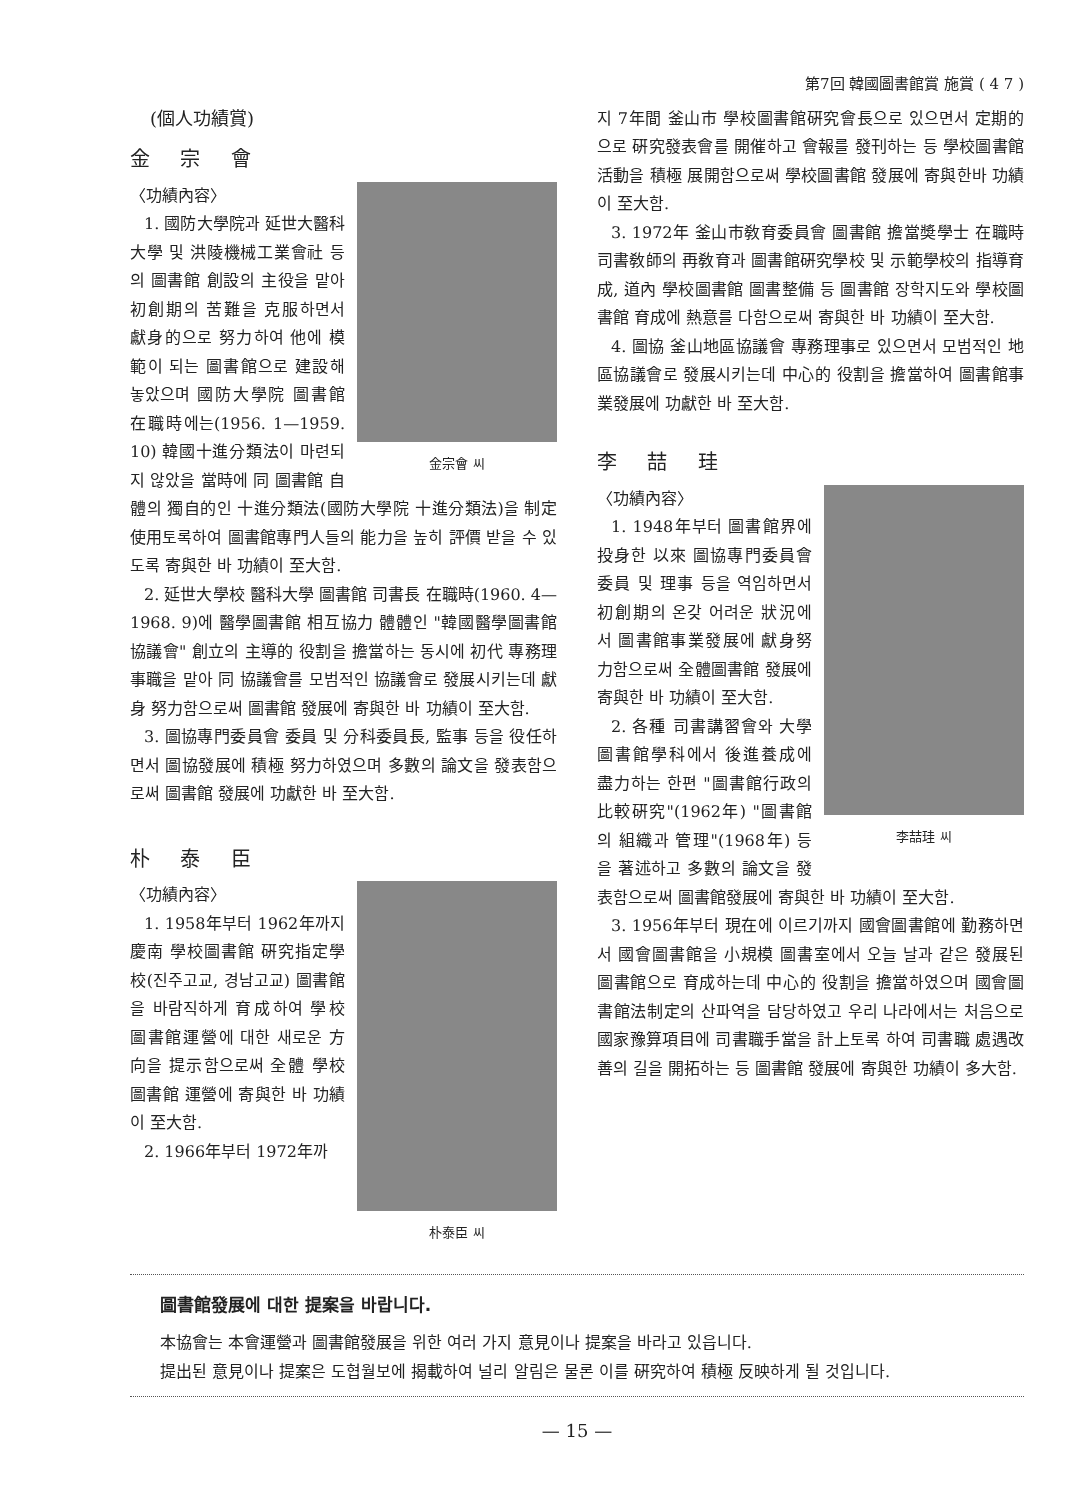第7回 韓國圖書館賞 施賞 ( 4 7 )
(個人功績賞)
金 宗 會
金宗會 씨
〈功績內容〉
1. 國防大學院과 延世大醫科大學 및 洪陵機械工業會社 등의 圖書館 創設의 主役을 맡아 初創期의 苦難을 克服하면서 獻身的으로 努力하여 他에 模範이 되는 圖書館으로 建設해 놓았으며 國防大學院 圖書館 在職時에는(1956. 1—1959. 10) 韓國十進分類法이 마련되지 않았을 當時에 同 圖書館 自體의 獨自的인 十進分類法(國防大學院 十進分類法)을 制定 使用토록하여 圖書館專門人들의 能力을 높히 評價 받을 수 있도록 寄與한 바 功績이 至大함.
2. 延世大學校 醫科大學 圖書館 司書長 在職時(1960. 4—1968. 9)에 醫學圖書館 相互協力 體體인 "韓國醫學圖書館協議會" 創立의 主導的 役割을 擔當하는 동시에 初代 專務理事職을 맡아 同 協議會를 모범적인 協議會로 發展시키는데 獻身 努力함으로써 圖書館 發展에 寄與한 바 功績이 至大함.
3. 圖協專門委員會 委員 및 分科委員長, 監事 등을 役任하면서 圖協發展에 積極 努力하였으며 多數의 論文을 發表함으로써 圖書館 發展에 功獻한 바 至大함.
朴 泰 臣
朴泰臣 씨
〈功績內容〉
1. 1958年부터 1962年까지 慶南 學校圖書館 硏究指定學校(진주고교, 경남고교) 圖書館을 바람직하게 育成하여 學校圖書館運營에 대한 새로운 方向을 提示함으로써 全體 學校圖書館 運營에 寄與한 바 功績이 至大함.
2. 1966年부터 1972年까
지 7年間 釜山市 學校圖書館硏究會長으로 있으면서 定期的으로 硏究發表會를 開催하고 會報를 發刊하는 등 學校圖書館 活動을 積極 展開함으로써 學校圖書館 發展에 寄與한바 功績이 至大함.
3. 1972年 釜山市敎育委員會 圖書館 擔當奬學士 在職時 司書敎師의 再敎育과 圖書館硏究學校 및 示範學校의 指導育成, 道內 學校圖書館 圖書整備 등 圖書館 장학지도와 學校圖書館 育成에 熱意를 다함으로써 寄與한 바 功績이 至大함.
4. 圖協 釜山地區協議會 專務理事로 있으면서 모범적인 地區協議會로 發展시키는데 中心的 役割을 擔當하여 圖書館事業發展에 功獻한 바 至大함.
李 喆 珪
李喆珪 씨
〈功績內容〉
1. 1948年부터 圖書館界에 投身한 以來 圖協專門委員會 委員 및 理事 등을 역임하면서 初創期의 온갖 어려운 狀況에서 圖書館事業發展에 獻身努力함으로써 全體圖書館 發展에 寄與한 바 功績이 至大함.
2. 各種 司書講習會와 大學圖書館學科에서 後進養成에 盡力하는 한편 "圖書館行政의 比較硏究"(1962年) "圖書館의 組織과 管理"(1968年) 등을 著述하고 多數의 論文을 發表함으로써 圖書館發展에 寄與한 바 功績이 至大함.
3. 1956年부터 現在에 이르기까지 國會圖書館에 勤務하면서 國會圖書館을 小規模 圖書室에서 오늘 날과 같은 發展된 圖書館으로 育成하는데 中心的 役割을 擔當하였으며 國會圖書館法制定의 산파역을 담당하였고 우리 나라에서는 처음으로 國家豫算項目에 司書職手當을 計上토록 하여 司書職 處遇改善의 길을 開拓하는 등 圖書館 發展에 寄與한 功績이 多大함.
圖書館發展에 대한 提案을 바랍니다.
本協會는 本會運營과 圖書館發展을 위한 여러 가지 意見이나 提案을 바라고 있읍니다.
提出된 意見이나 提案은 도협월보에 揭載하여 널리 알림은 물론 이를 硏究하여 積極 反映하게 될 것입니다.
— 15 —